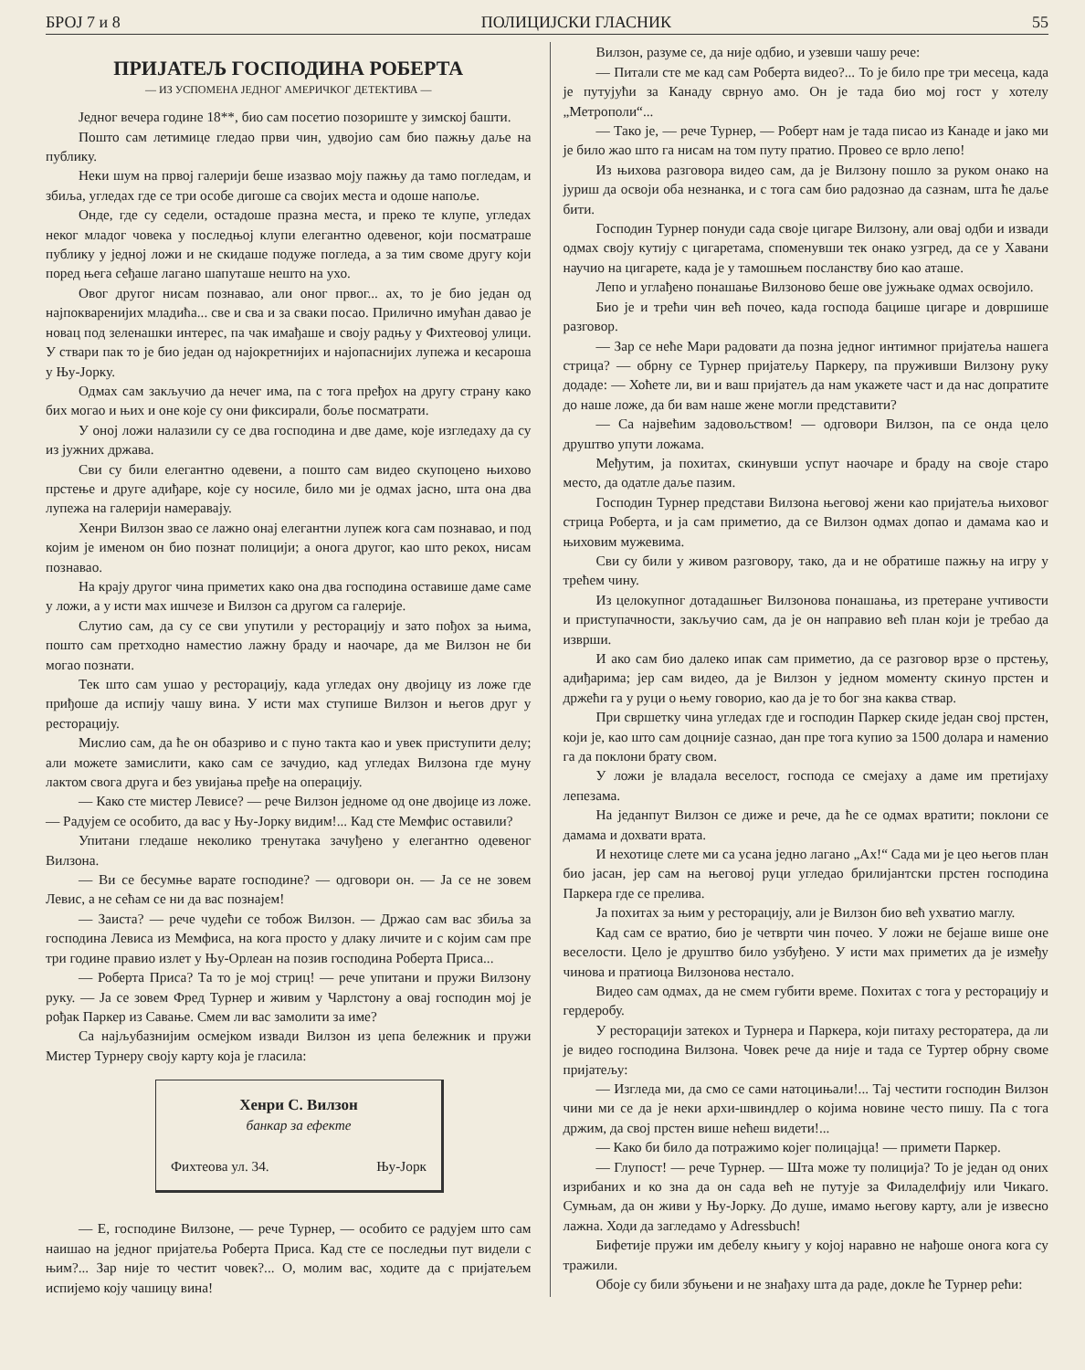БРОЈ 7 и 8 ПОЛИЦИЈСКИ ГЛАСНИК 55
ПРИЈАТЕЉ ГОСПОДИНА РОБЕРТА
— ИЗ УСПОМЕНА ЈЕДНОГ АМЕРИЧКОГ ДЕТЕКТИВА —
Једног вечера године 18**, био сам посетио позориште у зимској башти.
Пошто сам летимице гледао први чин, удвојио сам био пажњу даље на публику.
Неки шум на првој галерији беше изазвао моју пажњу да тамо погледам, и збиља, угледах где се три особе дигоше са својих места и одоше напоље.
Онде, где су седели, остадоше празна места, и преко те клупе, угледах неког младог човека у последњој клупи елегантно одевеног, који посматраше публику у једној ложи и не скидаше подуже погледа, а за тим своме другу који поред њега сеђаше лагано шапуташе нешто на ухо.
Овог другог нисам познавао, али оног првог... ах, то је био један од најпокваренијих младића... све и сва и за сваки посао. Прилично имућан давао је новац под зеленашки интерес, па чак имађаше и своју радњу у Фихтеовој улици. У ствари пак то је био један од најокретнијих и најопаснијих лупежа и кесароша у Њу-Јорку.
Одмах сам закључио да нечег има, па с тога пређох на другу страну како бих могао и њих и оне које су они фиксирали, боље посматрати.
У оној ложи налазили су се два господина и две даме, које изгледаху да су из јужних држава.
Сви су били елегантно одевени, а пошто сам видео скупоцено њихово прстење и друге адиђаре, које су носиле, било ми је одмах јасно, шта она два лупежа на галерији намеравају.
Хенри Вилзон звао се лажно онај елегантни лупеж кога сам познавао, и под којим је именом он био познат полицији; а онога другог, као што рекох, нисам познавао.
На крају другог чина приметих како она два господина оставише даме саме у ложи, а у исти мах ишчезе и Вилзон са другом са галерије.
Слутио сам, да су се сви упутили у ресторацију и зато пођох за њима, пошто сам претходно наместио лажну браду и наочаре, да ме Вилзон не би могао познати.
Тек што сам ушао у ресторацију, када угледах ону двојицу из ложе где приђоше да испију чашу вина. У исти мах ступише Вилзон и његов друг у ресторацију.
Мислио сам, да ће он обазриво и с пуно такта као и увек приступити делу; али можете замислити, како сам се зачудио, кад угледах Вилзона где муну лактом свога друга и без увијања пређе на операцију.
— Како сте мистер Левисе? — рече Вилзон једноме од оне двојице из ложе. — Радујем се особито, да вас у Њу-Јорку видим!... Кад сте Мемфис оставили?
Упитани гледаше неколико тренутака зачуђено у елегантно одевеног Вилзона.
— Ви се бесумње варате господине? — одговори он. — Ја се не зовем Левис, а не сећам се ни да вас познајем!
— Заиста? — рече чудећи се тобож Вилзон. — Држао сам вас збиља за господина Левиса из Мемфиса, на кога просто у длаку личите и с којим сам пре три године правио излет у Њу-Орлеан на позив господина Роберта Приса...
— Роберта Приса? Та то је мој стриц! — рече упитани и пружи Вилзону руку. — Ја се зовем Фред Турнер и живим у Чарлстону а овај господин мој је рођак Паркер из Савање. Смем ли вас замолити за име?
Са најљубазнијим осмејком извади Вилзон из џепа бележник и пружи Мистер Турнеру своју карту која је гласила:
Хенри С. Вилзон
банкар за ефекте
Фихтеова ул. 34. Њу-Јорк
— Е, господине Вилзоне, — рече Турнер, — особито се радујем што сам наишао на једног пријатеља Роберта Приса. Кад сте се последњи пут видели с њим?... Зар није то честит човек?... О, молим вас, ходите да с пријатељем испијемо коју чашицу вина!
Вилзон, разуме се, да није одбио, и узевши чашу рече:
— Питали сте ме кад сам Роберта видео?... То је било пре три месеца, када је путујући за Канаду свр­нуо амо. Он је тада био мој гост у хотелу „Метрополи“...
— Тако је, — рече Турнер, — Роберт нам је тада писао из Канаде и јако ми је било жао што га нисам на том путу пратио. Провео се врло лепо!
Из њихова разговора видео сам, да је Вилзону пошло за руком онако на јуриш да освоји оба незнанка, и с тога сам био радознао да сазнам, шта ће даље бити.
Господин Турнер понуди сада своје цигаре Вилзону, али овај одби и извади одмах своју кутију с цигаретама, споменувши тек онако узгред, да се у Хавани научио на цигарете, када је у тамошњем посланству био као аташе.
Лепо и углађено понашање Вилзоново беше ове јужњаке одмах освојило.
Био је и трећи чин већ почео, када господа бацише цигаре и довршише разговор.
— Зар се неће Мари радовати да позна једног интимног пријатеља нашега стрица? — обрну се Турнер пријатељу Паркеру, па пруживши Вилзону руку додаде: — Хоћете ли, ви и ваш пријатељ да нам укажете част и да нас допратите до наше ложе, да би вам наше жене могли представити?
— Са највећим задовољством! — одговори Вилзон, па се онда цело друштво упути ложама.
Међутим, ја похитах, скинувши успут наочаре и браду на своје старо место, да одатле даље пазим.
Господин Турнер представи Вилзона његовој жени као пријатеља њиховог стрица Роберта, и ја сам приметио, да се Вилзон одмах допао и дамама као и њиховим мужевима.
Сви су били у живом разговору, тако, да и не обратише пажњу на игру у трећем чину.
Из целокупног дотадашњег Вилзонова понашања, из претеране учтивости и приступачности, закључио сам, да је он направио већ план који је требао да изврши.
И ако сам био далеко ипак сам приметио, да се разговор врзе о прстењу, адиђарима; јер сам видео, да је Вилзон у једном моменту скинуо прстен и држећи га у руци о њему говорио, као да је то бог зна каква ствар.
При свршетку чина угледах где и господин Паркер скиде један свој прстен, који је, као што сам доцније сазнао, дан пре тога купио за 1500 долара и наменио га да поклони брату свом.
У ложи је владала веселост, господа се смејаху а даме им претијаху лепезама.
На једанпут Вилзон се диже и рече, да ће се одмах вратити; поклони се дамама и дохвати врата.
И нехотице слете ми са усана једно лагано „Ах!“ Сада ми је цео његов план био јасан, јер сам на његовој руци угледао брилијантски прстен господина Паркера где се прелива.
Ја похитах за њим у ресторацију, али је Вилзон био већ ухватио маглу.
Кад сам се вратио, био је четврти чин почео. У ложи не бејаше више оне веселости. Цело је друштво било узбуђено. У исти мах приметих да је између чинова и пратиоца Вилзонова нестало.
Видео сам одмах, да не смем губити време. Похитах с тога у ресторацију и гердеробу.
У ресторацији затекох и Турнера и Паркера, који питаху ресторатера, да ли је видео господина Вилзона. Човек рече да није и тада се Туртер обрну своме пријатељу:
— Изгледа ми, да смо се сами натоцињали!... Тај честити господин Вилзон чини ми се да је неки архи-швиндлер о којима новине често пишу. Па с тога држим, да свој прстен више нећеш видети!...
— Како би било да потражимо којег полицајца! — примети Паркер.
— Глупост! — рече Турнер. — Шта може ту полиција? То је један од оних изрибаних и ко зна да он сада већ не путује за Филаделфију или Чикаго. Сумњам, да он живи у Њу-Јорку. До душе, имамо његову карту, али је извесно лажна. Ходи да загледамо у Adressbuch!
Бифетије пружи им дебелу књигу у којој наравно не нађоше онога кога су тражили.
Обоје су били збуњени и не знађаху шта да раде, докле ће Турнер рећи: